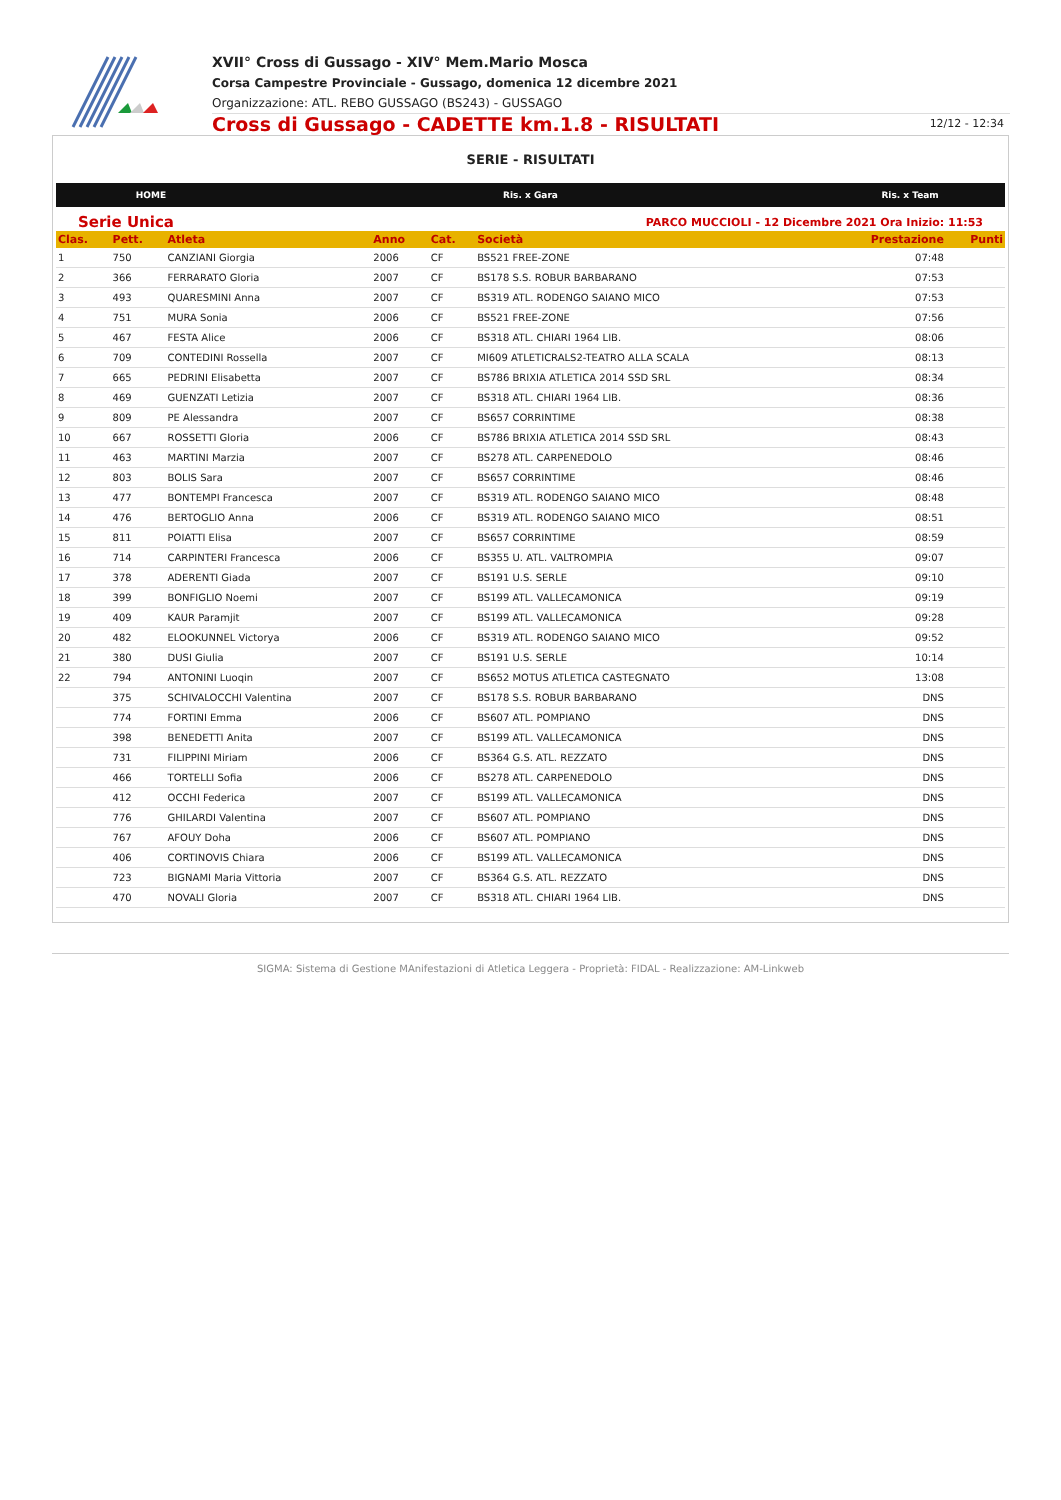XVII° Cross di Gussago - XIV° Mem.Mario Mosca
Corsa Campestre Provinciale - Gussago, domenica 12 dicembre 2021
Organizzazione: ATL. REBO GUSSAGO (BS243) - GUSSAGO
Cross di Gussago - CADETTE km.1.8 - RISULTATI 12/12 - 12:34
SERIE - RISULTATI
HOME Ris. x Gara Ris. x Team
Serie Unica PARCO MUCCIOLI - 12 Dicembre 2021 Ora Inizio: 11:53
| Clas. | Pett. | Atleta | Anno | Cat. | Società | Prestazione | Punti |
| --- | --- | --- | --- | --- | --- | --- | --- |
| 1 | 750 | CANZIANI Giorgia | 2006 | CF | BS521 FREE-ZONE | 07:48 | |
| 2 | 366 | FERRARATO Gloria | 2007 | CF | BS178 S.S. ROBUR BARBARANO | 07:53 | |
| 3 | 493 | QUARESMINI Anna | 2007 | CF | BS319 ATL. RODENGO SAIANO MICO | 07:53 | |
| 4 | 751 | MURA Sonia | 2006 | CF | BS521 FREE-ZONE | 07:56 | |
| 5 | 467 | FESTA Alice | 2006 | CF | BS318 ATL. CHIARI 1964 LIB. | 08:06 | |
| 6 | 709 | CONTEDINI Rossella | 2007 | CF | MI609 ATLETICRALS2-TEATRO ALLA SCALA | 08:13 | |
| 7 | 665 | PEDRINI Elisabetta | 2007 | CF | BS786 BRIXIA ATLETICA 2014 SSD SRL | 08:34 | |
| 8 | 469 | GUENZATI Letizia | 2007 | CF | BS318 ATL. CHIARI 1964 LIB. | 08:36 | |
| 9 | 809 | PE Alessandra | 2007 | CF | BS657 CORRINTIME | 08:38 | |
| 10 | 667 | ROSSETTI Gloria | 2006 | CF | BS786 BRIXIA ATLETICA 2014 SSD SRL | 08:43 | |
| 11 | 463 | MARTINI Marzia | 2007 | CF | BS278 ATL. CARPENEDOLO | 08:46 | |
| 12 | 803 | BOLIS Sara | 2007 | CF | BS657 CORRINTIME | 08:46 | |
| 13 | 477 | BONTEMPI Francesca | 2007 | CF | BS319 ATL. RODENGO SAIANO MICO | 08:48 | |
| 14 | 476 | BERTOGLIO Anna | 2006 | CF | BS319 ATL. RODENGO SAIANO MICO | 08:51 | |
| 15 | 811 | POIATTI Elisa | 2007 | CF | BS657 CORRINTIME | 08:59 | |
| 16 | 714 | CARPINTERI Francesca | 2006 | CF | BS355 U. ATL. VALTROMPIA | 09:07 | |
| 17 | 378 | ADERENTI Giada | 2007 | CF | BS191 U.S. SERLE | 09:10 | |
| 18 | 399 | BONFIGLIO Noemi | 2007 | CF | BS199 ATL. VALLECAMONICA | 09:19 | |
| 19 | 409 | KAUR Paramjit | 2007 | CF | BS199 ATL. VALLECAMONICA | 09:28 | |
| 20 | 482 | ELOOKUNNEL Victorya | 2006 | CF | BS319 ATL. RODENGO SAIANO MICO | 09:52 | |
| 21 | 380 | DUSI Giulia | 2007 | CF | BS191 U.S. SERLE | 10:14 | |
| 22 | 794 | ANTONINI Luoqin | 2007 | CF | BS652 MOTUS ATLETICA CASTEGNATO | 13:08 | |
| | 375 | SCHIVALOCCHI Valentina | 2007 | CF | BS178 S.S. ROBUR BARBARANO | DNS | |
| | 774 | FORTINI Emma | 2006 | CF | BS607 ATL. POMPIANO | DNS | |
| | 398 | BENEDETTI Anita | 2007 | CF | BS199 ATL. VALLECAMONICA | DNS | |
| | 731 | FILIPPINI Miriam | 2006 | CF | BS364 G.S. ATL. REZZATO | DNS | |
| | 466 | TORTELLI Sofia | 2006 | CF | BS278 ATL. CARPENEDOLO | DNS | |
| | 412 | OCCHI Federica | 2007 | CF | BS199 ATL. VALLECAMONICA | DNS | |
| | 776 | GHILARDI Valentina | 2007 | CF | BS607 ATL. POMPIANO | DNS | |
| | 767 | AFOUY Doha | 2006 | CF | BS607 ATL. POMPIANO | DNS | |
| | 406 | CORTINOVIS Chiara | 2006 | CF | BS199 ATL. VALLECAMONICA | DNS | |
| | 723 | BIGNAMI Maria Vittoria | 2007 | CF | BS364 G.S. ATL. REZZATO | DNS | |
| | 470 | NOVALI Gloria | 2007 | CF | BS318 ATL. CHIARI 1964 LIB. | DNS | |
SIGMA: Sistema di Gestione MAnifestazioni di Atletica Leggera - Proprietà: FIDAL - Realizzazione: AM-Linkweb